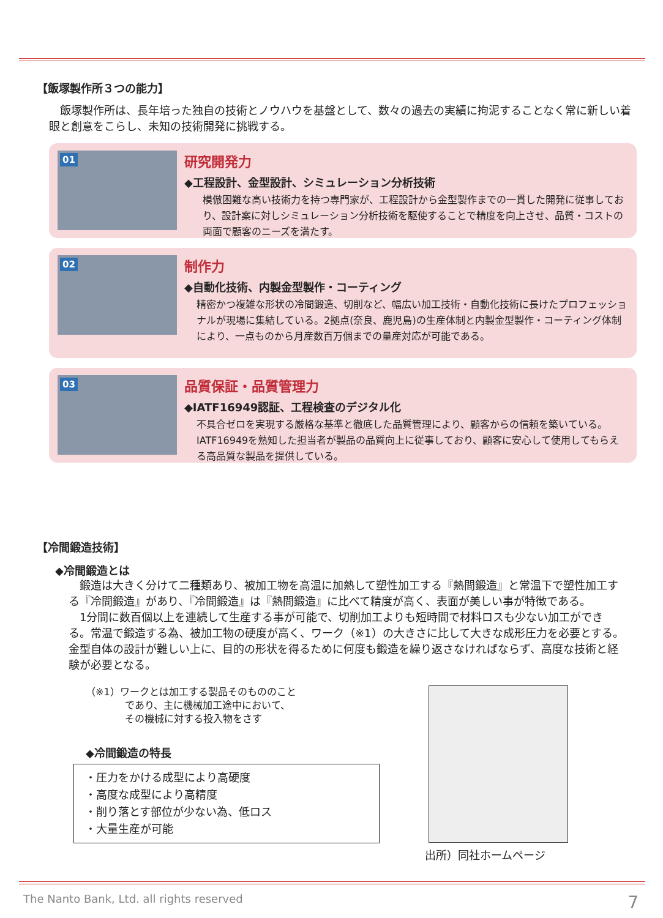【飯塚製作所３つの能力】
　飯塚製作所は、長年培った独自の技術とノウハウを基盤として、数々の過去の実績に拘泥することなく常に新しい着眼と創意をこらし、未知の技術開発に挑戦する。
01
研究開発力
◆工程設計、金型設計、シミュレーション分析技術
模倣困難な高い技術力を持つ専門家が、工程設計から金型製作までの一貫した開発に従事しており、設計案に対しシミュレーション分析技術を駆使することで精度を向上させ、品質・コストの両面で顧客のニーズを満たす。
02
制作力
◆自動化技術、内製金型製作・コーティング
精密かつ複雑な形状の冷間鍛造、切削など、幅広い加工技術・自動化技術に長けたプロフェッショナルが現場に集結している。2拠点(奈良、鹿児島)の生産体制と内製金型製作・コーティング体制により、一点ものから月産数百万個までの量産対応が可能である。
03
品質保証・品質管理力
◆IATF16949認証、工程検査のデジタル化
不具合ゼロを実現する厳格な基準と徹底した品質管理により、顧客からの信頼を築いている。IATF16949を熟知した担当者が製品の品質向上に従事しており、顧客に安心して使用してもらえる高品質な製品を提供している。
【冷間鍛造技術】
◆冷間鍛造とは
　鍛造は大きく分けて二種類あり、被加工物を高温に加熱して塑性加工する『熱間鍛造』と常温下で塑性加工する『冷間鍛造』があり、『冷間鍛造』は『熱間鍛造』に比べて精度が高く、表面が美しい事が特徴である。
　1分間に数百個以上を連続して生産する事が可能で、切削加工よりも短時間で材料ロスも少ない加工ができる。常温で鍛造する為、被加工物の硬度が高く、ワーク（※1）の大きさに比して大きな成形圧力を必要とする。金型自体の設計が難しい上に、目的の形状を得るために何度も鍛造を繰り返さなければならず、高度な技術と経験が必要となる。
（※1）ワークとは加工する製品そのもののこと
　　　　であり、主に機械加工途中において、
　　　　その機械に対する投入物をさす
◆冷間鍛造の特長
・圧力をかける成型により高硬度
・高度な成型により高精度
・削り落とす部位が少ない為、低ロス
・大量生産が可能
出所）同社ホームページ
The Nanto Bank, Ltd. all rights reserved
7